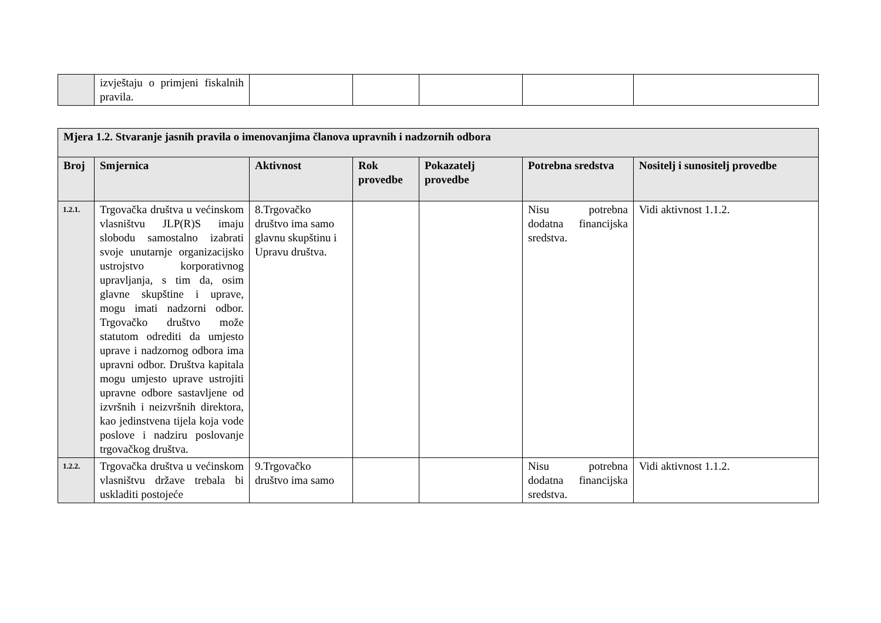| | izvještaju o primjeni fiskalnih pravila. | | | | | |
| Mjera 1.2. Stvaranje jasnih pravila o imenovanjima članova upravnih i nadzornih odbora | | | | | | |
| Broj | Smjernica | Aktivnost | Rok provedbe | Pokazatelj provedbe | Potrebna sredstva | Nositelj i sunositelj provedbe |
| 1.2.1. | Trgovačka društva u većinskom vlasništvu JLP(R)S imaju slobodu samostalno izabrati svoje unutarnje organizacijsko ustrojstvo korporativnog upravljanja, s tim da, osim glavne skupštine i uprave, mogu imati nadzorni odbor. Trgovačko društvo može statutom odrediti da umjesto uprave i nadzornog odbora ima upravni odbor. Društva kapitala mogu umjesto uprave ustrojiti upravne odbore sastavljene od izvršnih i neizvršnih direktora, kao jedinstvena tijela koja vode poslove i nadziru poslovanje trgovačkog društva. | 8.Trgovačko društvo ima samo glavnu skupštinu i Upravu društva. | | | Nisu potrebna dodatna financijska sredstva. | Vidi aktivnost 1.1.2. |
| 1.2.2. | Trgovačka društva u većinskom vlasništvu države trebala bi uskladiti postojeće | 9.Trgovačko društvo ima samo | | | Nisu potrebna dodatna financijska sredstva. | Vidi aktivnost 1.1.2. |